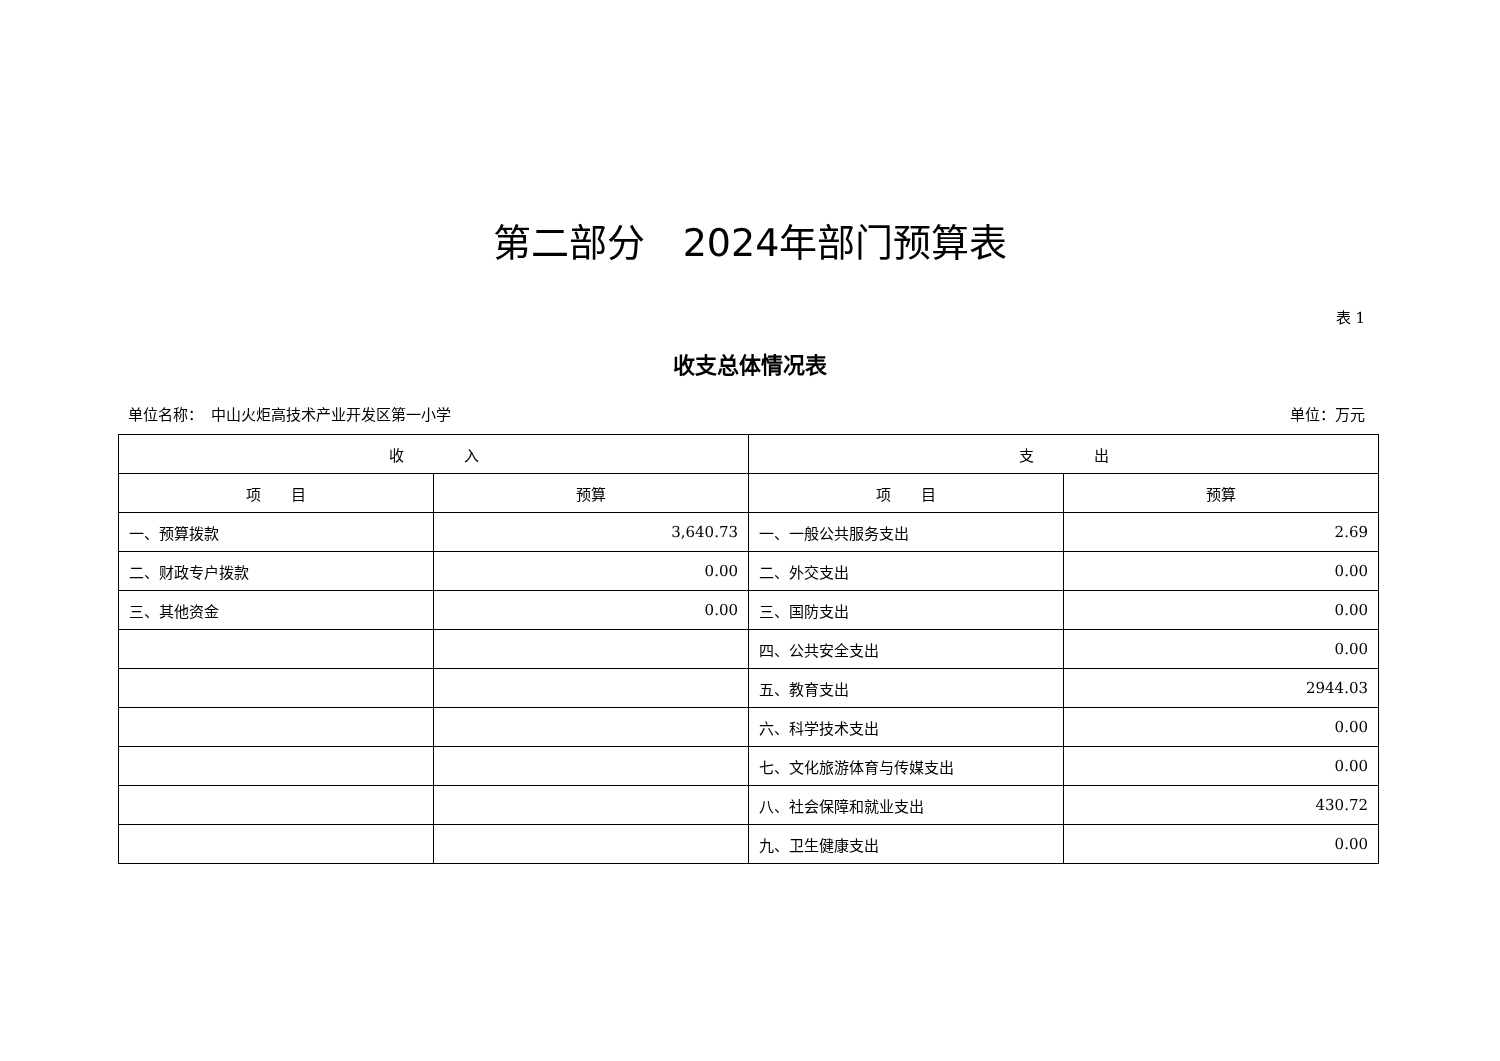第二部分　2024年部门预算表
表 1
收支总体情况表
单位名称：　中山火炬高技术产业开发区第一小学 单位：万元
| 收 入 | | 支 出 | |
| --- | --- | --- | --- |
| 项 目 | 预算 | 项 目 | 预算 |
| 一、预算拨款 | 3,640.73 | 一、一般公共服务支出 | 2.69 |
| 二、财政专户拨款 | 0.00 | 二、外交支出 | 0.00 |
| 三、其他资金 | 0.00 | 三、国防支出 | 0.00 |
| | | 四、公共安全支出 | 0.00 |
| | | 五、教育支出 | 2944.03 |
| | | 六、科学技术支出 | 0.00 |
| | | 七、文化旅游体育与传媒支出 | 0.00 |
| | | 八、社会保障和就业支出 | 430.72 |
| | | 九、卫生健康支出 | 0.00 |